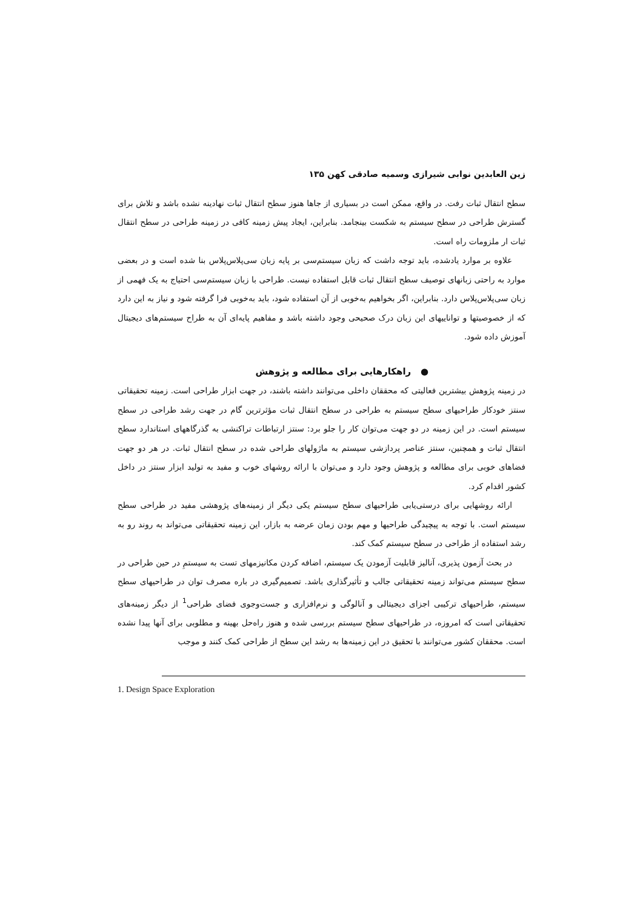زین العابدین نوابی شیرازی وسمیه صادقی کهن ۱۳۵
سطح انتقال ثبات رفت. در واقع، ممکن است در بسیاری از جاها هنوز سطح انتقال ثبات نهادینه نشده باشد و تلاش برای گسترش طراحی در سطح سیستم به شکست بینجامد. بنابراین، ایجاد پیش زمینه کافی در زمینه طراحی در سطح انتقال ثبات ار ملزومات راه است.
علاوه بر موارد یادشده، باید توجه داشت که زبان سیستم‌سی بر پایه زبان سی‌پلاس‌پلاس بنا شده است و در بعضی موارد به راحتی زبانهای توصیف سطح انتقال ثبات قابل استفاده نیست. طراحی با زبان سیستم‌سی احتیاج به یک فهمی از زبان سی‌پلاس‌پلاس دارد. بنابراین، اگر بخواهیم به‌خوبی از آن استفاده شود، باید به‌خوبی فرا گرفته شود و نیاز به این دارد که از خصوصیتها و تواناییهای این زبان درک صحیحی وجود داشته باشد و مفاهیم پایه‌ای آن به طراح سیستم‌های دیجیتال آموزش داده شود.
● راهکارهایی برای مطالعه و پژوهش
در زمینه پژوهش بیشترین فعالیتی که محققان داخلی می‌توانند داشته باشند، در جهت ابزار طراحی است. زمینه تحقیقاتی سنتز خودکار طراحیهای سطح سیستم به طراحی در سطح انتقال ثبات مؤثرترین گام در جهت رشد طراحی در سطح سیستم است. در این زمینه در دو جهت می‌توان کار را جلو برد: سنتز ارتباطات تراکنشی به گذرگاههای استاندارد سطح انتقال ثبات و همچنین، سنتز عناصر پردازشی سیستم به ماژولهای طراحی شده در سطح انتقال ثبات. در هر دو جهت فضاهای خوبی برای مطالعه و پژوهش وجود دارد و می‌توان با ارائه روشهای خوب و مفید به تولید ابزار سنتز در داخل کشور اقدام کرد.
ارائه روشهایی برای درستی‌یابی طراحیهای سطح سیستم یکی دیگر از زمینه‌های پژوهشی مفید در طراحی سطح سیستم است. با توجه به پیچیدگی طراحیها و مهم بودن زمان عرضه به بازار، این زمینه تحقیقاتی می‌تواند به روند رو به رشد استفاده از طراحی در سطح سیستم کمک کند.
در بحث آزمون پذیری، آنالیز قابلیت آزمودن یک سیستم، اضافه کردن مکانیزمهای تست به سیستمِ در حین طراحی در سطح سیستم می‌تواند زمینه تحقیقاتی جالب و تأثیرگذاری باشد. تصمیم‌گیری در باره مصرف توان در طراحیهای سطح سیستم، طراحیهای ترکیبی اجزای دیجیتالی و آنالوگی و نرم‌افزاری و جست‌وجوی فضای طراحی<sup>1</sup> از دیگر زمینه‌های تحقیقاتی است که امروزه، در طراحیهای سطح سیستم بررسی شده و هنوز راه‌حل بهینه و مطلوبی برای آنها پیدا نشده است. محققان کشور می‌توانند با تحقیق در این زمینه‌ها به رشد این سطح از طراحی کمک کنند و موجب
1. Design Space Exploration